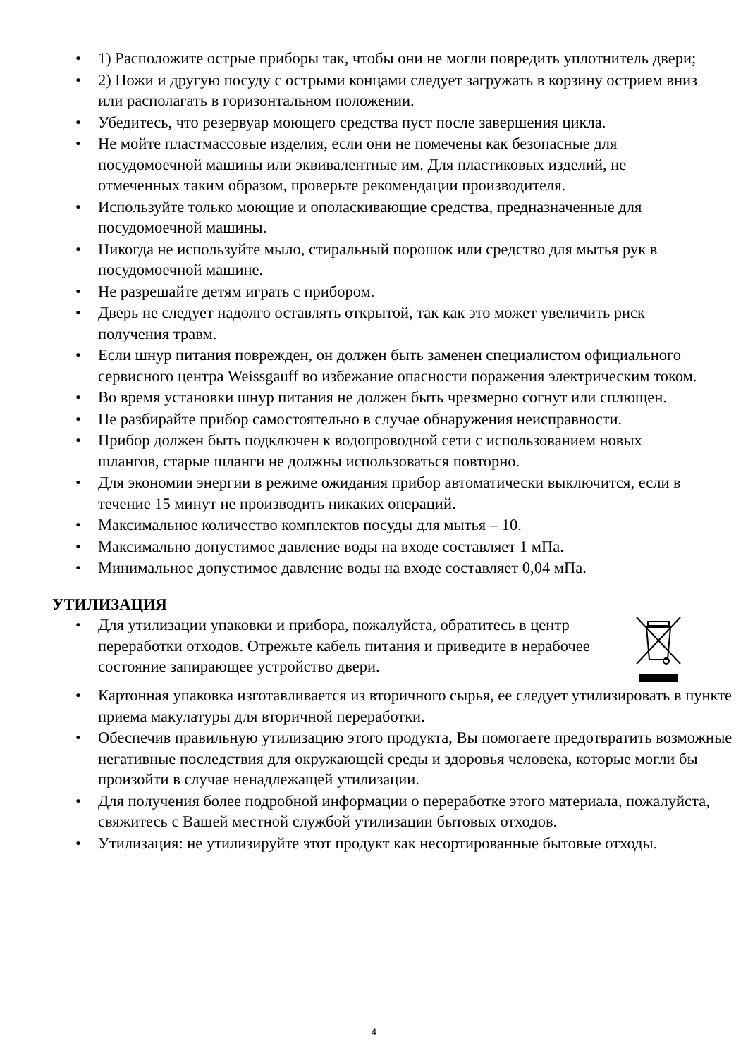• 1) Расположите острые приборы так, чтобы они не могли повредить уплотнитель двери;
• 2) Ножи и другую посуду с острыми концами следует загружать в корзину острием вниз или располагать в горизонтальном положении.
• Убедитесь, что резервуар моющего средства пуст после завершения цикла.
• Не мойте пластмассовые изделия, если они не помечены как безопасные для посудомоечной машины или эквивалентные им. Для пластиковых изделий, не отмеченных таким образом, проверьте рекомендации производителя.
• Используйте только моющие и ополаскивающие средства, предназначенные для посудомоечной машины.
• Никогда не используйте мыло, стиральный порошок или средство для мытья рук в посудомоечной машине.
• Не разрешайте детям играть с прибором.
• Дверь не следует надолго оставлять открытой, так как это может увеличить риск получения травм.
• Если шнур питания поврежден, он должен быть заменен специалистом официального сервисного центра Weissgauff во избежание опасности поражения электрическим током.
• Во время установки шнур питания не должен быть чрезмерно согнут или сплющен.
• Не разбирайте прибор самостоятельно в случае обнаружения неисправности.
• Прибор должен быть подключен к водопроводной сети с использованием новых шлангов, старые шланги не должны использоваться повторно.
• Для экономии энергии в режиме ожидания прибор автоматически выключится, если в течение 15 минут не производить никаких операций.
• Максимальное количество комплектов посуды для мытья – 10.
• Максимально допустимое давление воды на входе составляет 1 мПа.
• Минимальное допустимое давление воды на входе составляет 0,04 мПа.
УТИЛИЗАЦИЯ
• Для утилизации упаковки и прибора, пожалуйста, обратитесь в центр переработки отходов. Отрежьте кабель питания и приведите в нерабочее состояние запирающее устройство двери.
• Картонная упаковка изготавливается из вторичного сырья, ее следует утилизировать в пункте приема макулатуры для вторичной переработки.
• Обеспечив правильную утилизацию этого продукта, Вы помогаете предотвратить возможные негативные последствия для окружающей среды и здоровья человека, которые могли бы произойти в случае ненадлежащей утилизации.
• Для получения более подробной информации о переработке этого материала, пожалуйста, свяжитесь с Вашей местной службой утилизации бытовых отходов.
• Утилизация: не утилизируйте этот продукт как несортированные бытовые отходы.
4